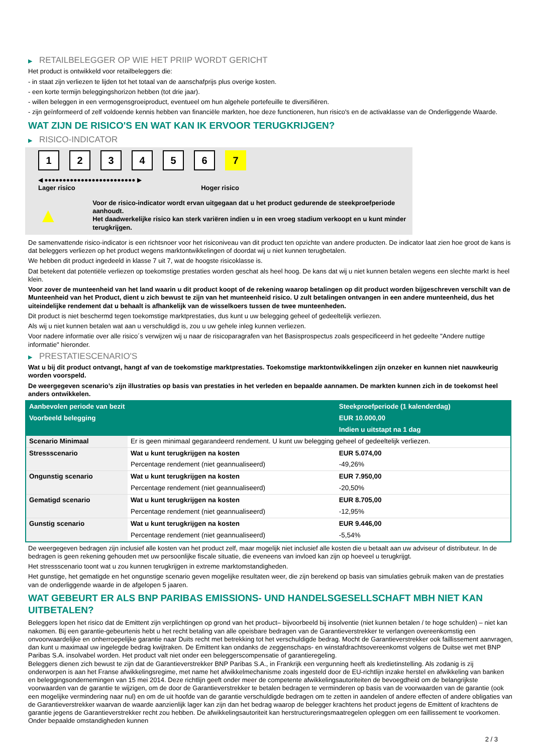▶ RETAILBELEGGER OP WIE HET PRIIP WORDT GERICHT
Het product is ontwikkeld voor retailbeleggers die:
- in staat zijn verliezen te lijden tot het totaal van de aanschafprijs plus overige kosten.
- een korte termijn beleggingshorizon hebben (tot drie jaar).
- willen beleggen in een vermogensgroeiproduct, eventueel om hun algehele portefeuille te diversifiëren.
- zijn geïnformeerd of zelf voldoende kennis hebben van financiële markten, hoe deze functioneren, hun risico's en de activaklasse van de Onderliggende Waarde.
WAT ZIJN DE RISICO'S EN WAT KAN IK ERVOOR TERUGKRIJGEN?
▶ RISICO-INDICATOR
123456 7
◀ ●●●●●●●●●●●●●●●●●●●●●●●●● ▶
Lager risico Hoger risico
▲
Voor de risico-indicator wordt ervan uitgegaan dat u het product gedurende de steekproefperiode aanhoudt.
Het daadwerkelijke risico kan sterk variëren indien u in een vroeg stadium verkoopt en u kunt minder terugkrijgen.
De samenvattende risico-indicator is een richtsnoer voor het risiconiveau van dit product ten opzichte van andere producten. De indicator laat zien hoe groot de kans is dat beleggers verliezen op het product wegens marktontwikkelingen of doordat wij u niet kunnen terugbetalen.
We hebben dit product ingedeeld in klasse 7 uit 7, wat de hoogste risicoklasse is.
Dat betekent dat potentiële verliezen op toekomstige prestaties worden geschat als heel hoog. De kans dat wij u niet kunnen betalen wegens een slechte markt is heel klein.
Voor zover de munteenheid van het land waarin u dit product koopt of de rekening waarop betalingen op dit product worden bijgeschreven verschilt van de Munteenheid van het Product, dient u zich bewust te zijn van het munteenheid risico. U zult betalingen ontvangen in een andere munteenheid, dus het uiteindelijke rendement dat u behaalt is afhankelijk van de wisselkoers tussen de twee munteenheden.
Dit product is niet beschermd tegen toekomstige marktprestaties, dus kunt u uw belegging geheel of gedeeltelijk verliezen.
Als wij u niet kunnen betalen wat aan u verschuldigd is, zou u uw gehele inleg kunnen verliezen.
Voor nadere informatie over alle risico´s verwijzen wij u naar de risicoparagrafen van het Basisprospectus zoals gespecificeerd in het gedeelte "Andere nuttige informatie" hieronder.
▶ PRESTATIESCENARIO'S
Wat u bij dit product ontvangt, hangt af van de toekomstige marktprestaties. Toekomstige marktontwikkelingen zijn onzeker en kunnen niet nauwkeurig worden voorspeld.
De weergegeven scenario’s zijn illustraties op basis van prestaties in het verleden en bepaalde aannamen. De markten kunnen zich in de toekomst heel anders ontwikkelen.
| Aanbevolen periode van bezit | | Steekproefperiode (1 kalenderdag) |
| Voorbeeld belegging | | EUR 10.000,00 |
| | | Indien u uitstapt na 1 dag |
| Scenario Minimaal | Er is geen minimaal gegarandeerd rendement. U kunt uw belegging geheel of gedeeltelijk verliezen. | |
| Stressscenario | Wat u kunt terugkrijgen na kosten | EUR 5.074,00 |
| | Percentage rendement (niet geannualiseerd) | -49,26% |
| Ongunstig scenario | Wat u kunt terugkrijgen na kosten | EUR 7.950,00 |
| | Percentage rendement (niet geannualiseerd) | -20,50% |
| Gematigd scenario | Wat u kunt terugkrijgen na kosten | EUR 8.705,00 |
| | Percentage rendement (niet geannualiseerd) | -12,95% |
| Gunstig scenario | Wat u kunt terugkrijgen na kosten | EUR 9.446,00 |
| | Percentage rendement (niet geannualiseerd) | -5,54% |
De weergegeven bedragen zijn inclusief alle kosten van het product zelf, maar mogelijk niet inclusief alle kosten die u betaalt aan uw adviseur of distributeur. In de bedragen is geen rekening gehouden met uw persoonlijke fiscale situatie, die eveneens van invloed kan zijn op hoeveel u terugkrijgt.
Het stressscenario toont wat u zou kunnen terugkrijgen in extreme marktomstandigheden.
Het gunstige, het gematigde en het ongunstige scenario geven mogelijke resultaten weer, die zijn berekend op basis van simulaties gebruik maken van de prestaties van de onderliggende waarde in de afgelopen 5 jaaren.
WAT GEBEURT ER ALS BNP PARIBAS EMISSIONS- UND HANDELSGESELLSCHAFT MBH NIET KAN UITBETALEN?
Beleggers lopen het risico dat de Emittent zijn verplichtingen op grond van het product– bijvoorbeeld bij insolventie (niet kunnen betalen / te hoge schulden) – niet kan nakomen. Bij een garantie-gebeurtenis hebt u het recht betaling van alle opeisbare bedragen van de Garantieverstrekker te verlangen overeenkomstig een onvoorwaardelijke en onherroepelijke garantie naar Duits recht met betrekking tot het verschuldigde bedrag. Mocht de Garantieverstrekker ook faillissement aanvragen, dan kunt u maximaal uw ingelegde bedrag kwijtraken. De Emittent kan ondanks de zeggenschaps- en winstafdrachtsovereenkomst volgens de Duitse wet met BNP Paribas S.A. insolvabel worden. Het product valt niet onder een beleggerscompensatie of garantieregeling.
Beleggers dienen zich bewust te zijn dat de Garantieverstrekker BNP Paribas S.A., in Frankrijk een vergunning heeft als kredietinstelling. Als zodanig is zij onderworpen is aan het Franse afwikkelingsregime, met name het afwikkelmechanisme zoals ingesteld door de EU-richtlijn inzake herstel en afwikkeling van banken en beleggingsondernemingen van 15 mei 2014. Deze richtlijn geeft onder meer de competente afwikkelingsautoriteiten de bevoegdheid om de belangrijkste voorwaarden van de garantie te wijzigen, om de door de Garantieverstrekker te betalen bedragen te verminderen op basis van de voorwaarden van de garantie (ook een mogelijke vermindering naar nul) en om de uit hoofde van de garantie verschuldigde bedragen om te zetten in aandelen of andere effecten of andere obligaties van de Garantieverstrekker waarvan de waarde aanzienlijk lager kan zijn dan het bedrag waarop de belegger krachtens het product jegens de Emittent of krachtens de garantie jegens de Garantieverstrekker recht zou hebben. De afwikkelingsautoriteit kan herstructureringsmaatregelen opleggen om een faillissement te voorkomen. Onder bepaalde omstandigheden kunnen
2 / 3